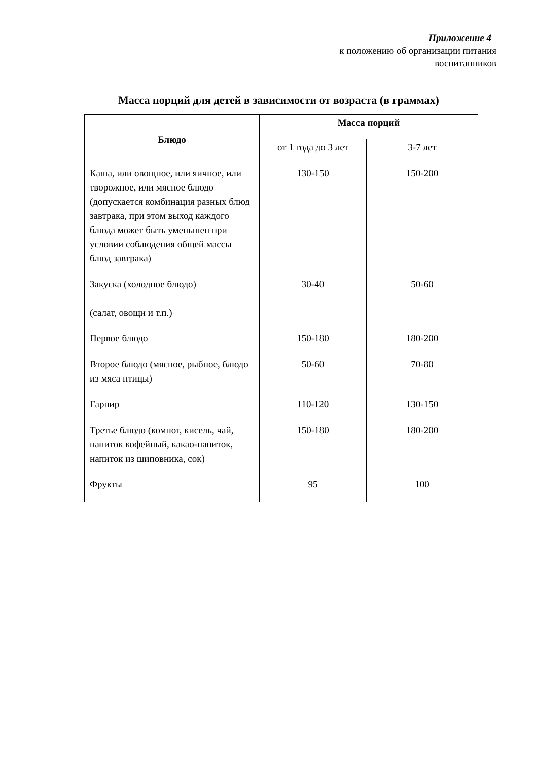Приложение 4
к положению об организации питания
воспитанников
Масса порций для детей в зависимости от возраста (в граммах)
| Блюдо | Масса порций | |
| --- | --- | --- |
| | от 1 года до 3 лет | 3-7 лет |
| Каша, или овощное, или яичное, или творожное, или мясное блюдо (допускается комбинация разных блюд завтрака, при этом выход каждого блюда может быть уменьшен при условии соблюдения общей массы блюд завтрака) | 130-150 | 150-200 |
| Закуска (холодное блюдо) (салат, овощи и т.п.) | 30-40 | 50-60 |
| Первое блюдо | 150-180 | 180-200 |
| Второе блюдо (мясное, рыбное, блюдо из мяса птицы) | 50-60 | 70-80 |
| Гарнир | 110-120 | 130-150 |
| Третье блюдо (компот, кисель, чай, напиток кофейный, какао-напиток, напиток из шиповника, сок) | 150-180 | 180-200 |
| Фрукты | 95 | 100 |